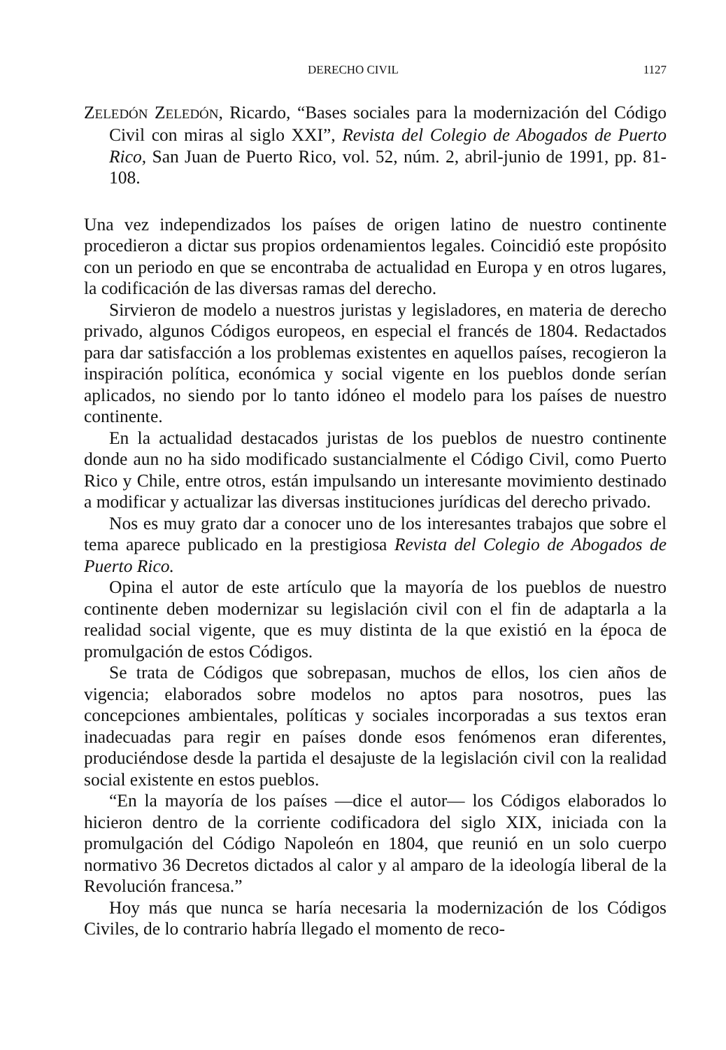DERECHO CIVIL 1127
ZELEDÓN ZELEDÓN, Ricardo, “Bases sociales para la modernización del Código Civil con miras al siglo XXI”, Revista del Colegio de Abogados de Puerto Rico, San Juan de Puerto Rico, vol. 52, núm. 2, abril-junio de 1991, pp. 81-108.
Una vez independizados los países de origen latino de nuestro continente procedieron a dictar sus propios ordenamientos legales. Coincidió este propósito con un periodo en que se encontraba de actualidad en Europa y en otros lugares, la codificación de las diversas ramas del derecho.
Sirvieron de modelo a nuestros juristas y legisladores, en materia de derecho privado, algunos Códigos europeos, en especial el francés de 1804. Redactados para dar satisfacción a los problemas existentes en aquellos países, recogieron la inspiración política, económica y social vigente en los pueblos donde serían aplicados, no siendo por lo tanto idóneo el modelo para los países de nuestro continente.
En la actualidad destacados juristas de los pueblos de nuestro continente donde aun no ha sido modificado sustancialmente el Código Civil, como Puerto Rico y Chile, entre otros, están impulsando un interesante movimiento destinado a modificar y actualizar las diversas instituciones jurídicas del derecho privado.
Nos es muy grato dar a conocer uno de los interesantes trabajos que sobre el tema aparece publicado en la prestigiosa Revista del Colegio de Abogados de Puerto Rico.
Opina el autor de este artículo que la mayoría de los pueblos de nuestro continente deben modernizar su legislación civil con el fin de adaptarla a la realidad social vigente, que es muy distinta de la que existió en la época de promulgación de estos Códigos.
Se trata de Códigos que sobrepasan, muchos de ellos, los cien años de vigencia; elaborados sobre modelos no aptos para nosotros, pues las concepciones ambientales, políticas y sociales incorporadas a sus textos eran inadecuadas para regir en países donde esos fenómenos eran diferentes, produciéndose desde la partida el desajuste de la legislación civil con la realidad social existente en estos pueblos.
“En la mayoría de los países —dice el autor— los Códigos elaborados lo hicieron dentro de la corriente codificadora del siglo XIX, iniciada con la promulgación del Código Napoleón en 1804, que reunió en un solo cuerpo normativo 36 Decretos dictados al calor y al amparo de la ideología liberal de la Revolución francesa.”
Hoy más que nunca se haría necesaria la modernización de los Códigos Civiles, de lo contrario habría llegado el momento de reco-